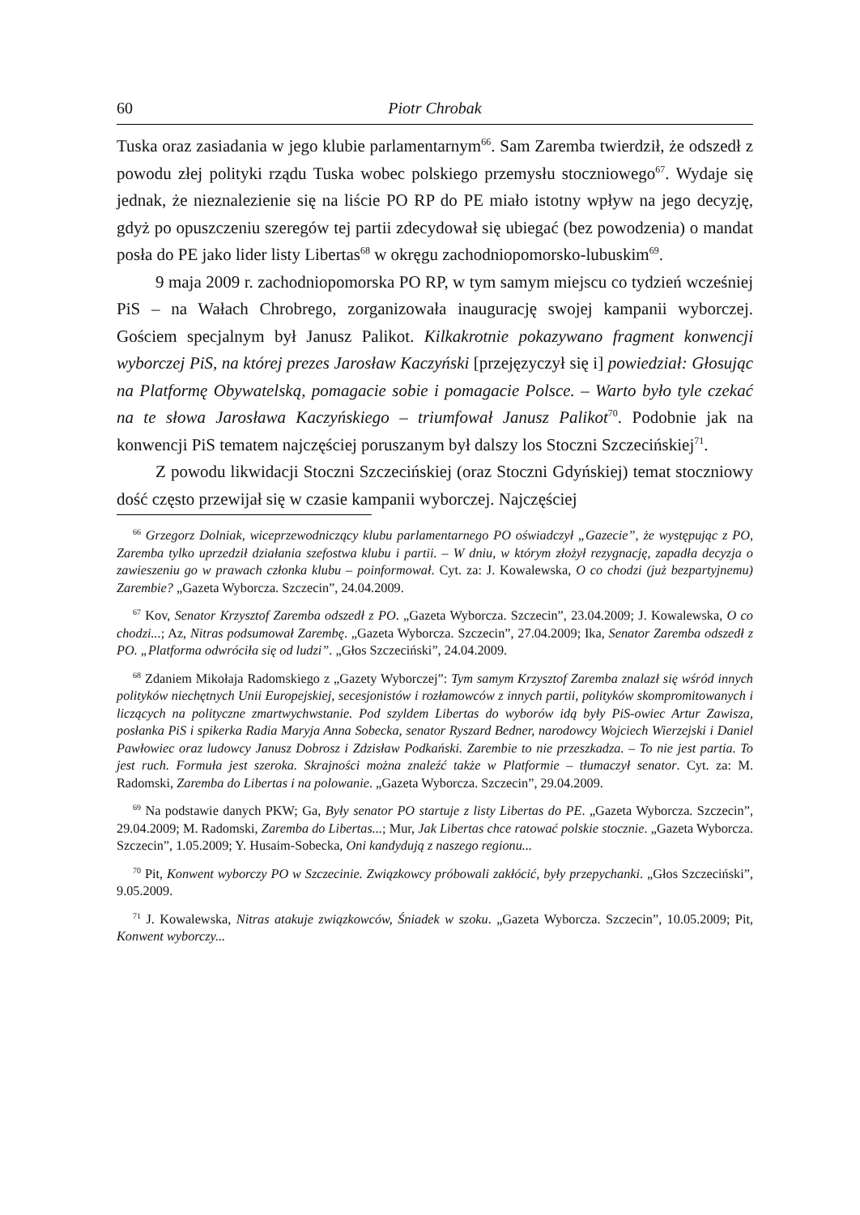60 Piotr Chrobak
Tuska oraz zasiadania w jego klubie parlamentarnym<sup>66</sup>. Sam Zaremba twierdził, że odszedł z powodu złej polityki rządu Tuska wobec polskiego przemysłu stoczniowego<sup>67</sup>. Wydaje się jednak, że nieznalezienie się na liście PO RP do PE miało istotny wpływ na jego decyzję, gdyż po opuszczeniu szeregów tej partii zdecydował się ubiegać (bez powodzenia) o mandat posła do PE jako lider listy Libertas<sup>68</sup> w okręgu zachodniopomorsko-lubuskim<sup>69</sup>.
9 maja 2009 r. zachodniopomorska PO RP, w tym samym miejscu co tydzień wcześniej PiS – na Wałach Chrobrego, zorganizowała inaugurację swojej kampanii wyborczej. Gościem specjalnym był Janusz Palikot. Kilkakrotnie pokazywano fragment konwencji wyborczej PiS, na której prezes Jarosław Kaczyński [przejęzyczył się i] powiedział: Głosując na Platformę Obywatelską, pomagacie sobie i pomagacie Polsce. – Warto było tyle czekać na te słowa Jarosława Kaczyńskiego – triumfował Janusz Palikot<sup>70</sup>. Podobnie jak na konwencji PiS tematem najczęściej poruszanym był dalszy los Stoczni Szczecińskiej<sup>71</sup>.
Z powodu likwidacji Stoczni Szczecińskiej (oraz Stoczni Gdyńskiej) temat stoczniowy dość często przewijał się w czasie kampanii wyborczej. Najczęściej
<sup>66</sup> Grzegorz Dolniak, wiceprzewodniczący klubu parlamentarnego PO oświadczył „Gazecie”, że występując z PO, Zaremba tylko uprzedził działania szefostwa klubu i partii. – W dniu, w którym złożył rezygnację, zapadła decyzja o zawieszeniu go w prawach członka klubu – poinformował. Cyt. za: J. Kowalewska, O co chodzi (już bezpartyjnemu) Zarembie? „Gazeta Wyborcza. Szczecin”, 24.04.2009.
<sup>67</sup> Kov, Senator Krzysztof Zaremba odszedł z PO. „Gazeta Wyborcza. Szczecin”, 23.04.2009; J. Kowalewska, O co chodzi...; Az, Nitras podsumował Zarembę. „Gazeta Wyborcza. Szczecin”, 27.04.2009; Ika, Senator Zaremba odszedł z PO. „Platforma odwróciła się od ludzi”. „Głos Szczeciński”, 24.04.2009.
<sup>68</sup> Zdaniem Mikołaja Radomskiego z „Gazety Wyborczej”: Tym samym Krzysztof Zaremba znalazł się wśród innych polityków niechętnych Unii Europejskiej, secesjonistów i rozłamowców z innych partii, polityków skompromitowanych i liczących na polityczne zmartwychwstanie. Pod szyldem Libertas do wyborów idą były PiS-owiec Artur Zawisza, posłanka PiS i spikerka Radia Maryja Anna Sobecka, senator Ryszard Bedner, narodowcy Wojciech Wierzejski i Daniel Pawłowiec oraz ludowcy Janusz Dobrosz i Zdzisław Podkański. Zarembie to nie przeszkadza. – To nie jest partia. To jest ruch. Formuła jest szeroka. Skrajności można znaleźć także w Platformie – tłumaczył senator. Cyt. za: M. Radomski, Zaremba do Libertas i na polowanie. „Gazeta Wyborcza. Szczecin”, 29.04.2009.
<sup>69</sup> Na podstawie danych PKW; Ga, Były senator PO startuje z listy Libertas do PE. „Gazeta Wyborcza. Szczecin”, 29.04.2009; M. Radomski, Zaremba do Libertas...; Mur, Jak Libertas chce ratować polskie stocznie. „Gazeta Wyborcza. Szczecin”, 1.05.2009; Y. Husaim-Sobecka, Oni kandydują z naszego regionu...
<sup>70</sup> Pit, Konwent wyborczy PO w Szczecinie. Związkowcy próbowali zakłócić, były przepychanki. „Głos Szczeciński”, 9.05.2009.
<sup>71</sup> J. Kowalewska, Nitras atakuje związkowców, Śniadek w szoku. „Gazeta Wyborcza. Szczecin”, 10.05.2009; Pit, Konwent wyborczy...